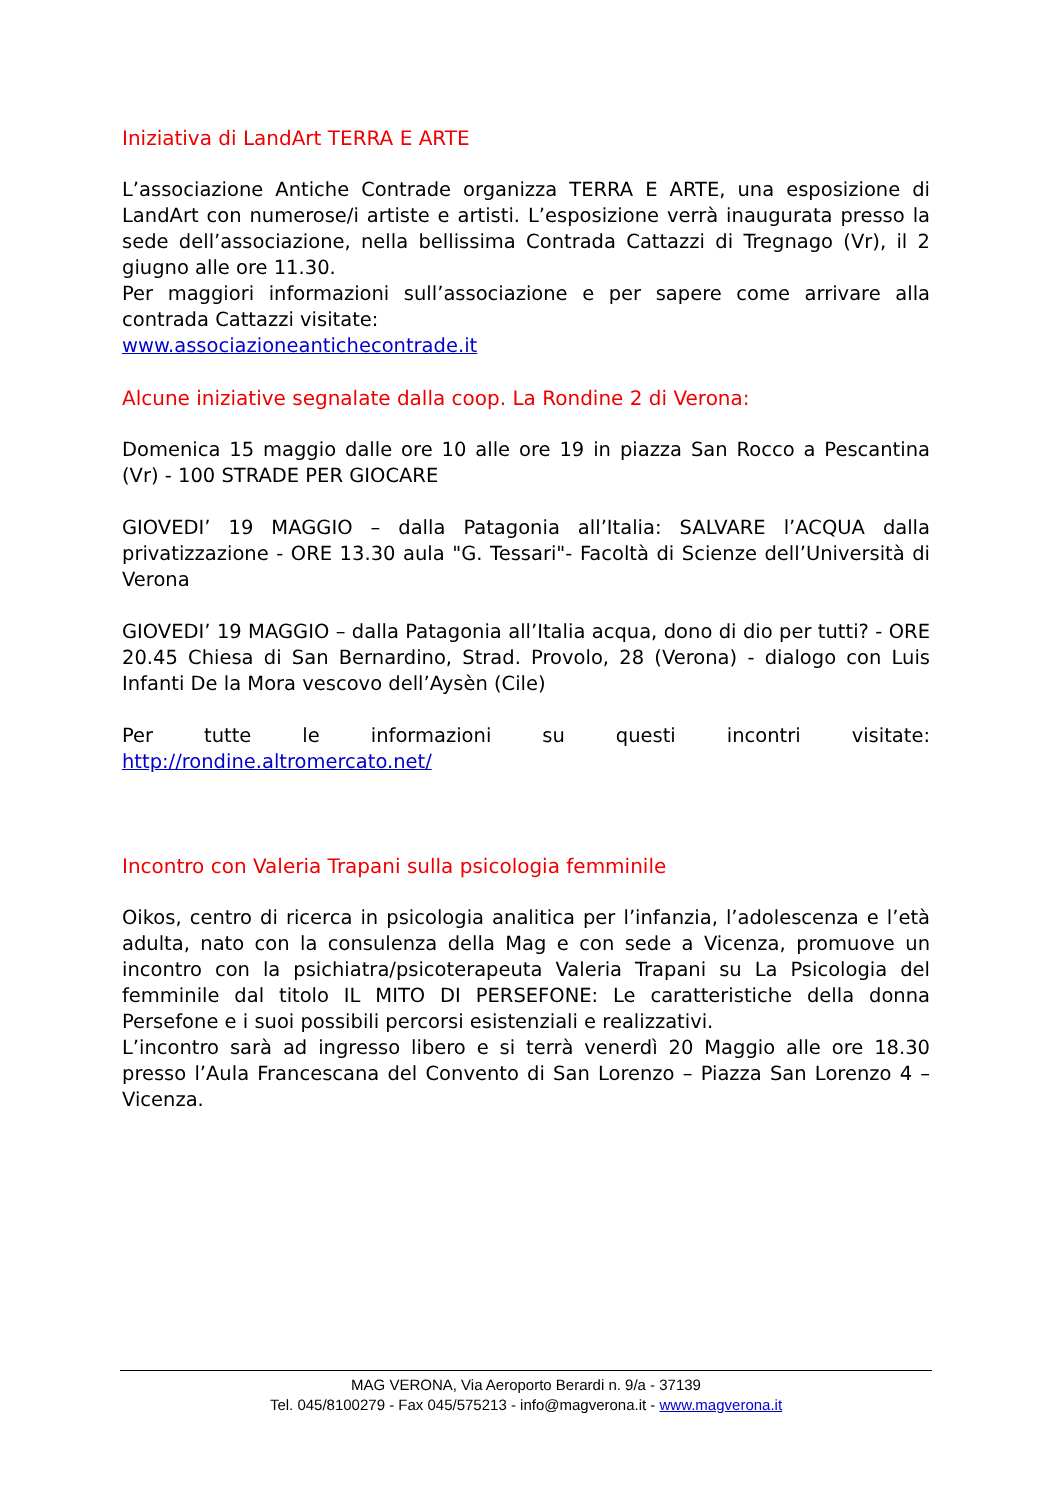Iniziativa di LandArt TERRA E ARTE
L’associazione Antiche Contrade organizza TERRA E ARTE, una esposizione di LandArt con numerose/i artiste e artisti. L’esposizione verrà inaugurata presso la sede dell’associazione, nella bellissima Contrada Cattazzi di Tregnago (Vr), il 2 giugno alle ore 11.30.
Per maggiori informazioni sull’associazione e per sapere come arrivare alla contrada Cattazzi visitate:
www.associazioneantichecontrade.it
Alcune iniziative segnalate dalla coop. La Rondine 2 di Verona:
Domenica 15 maggio dalle ore 10 alle ore 19 in piazza San Rocco a Pescantina (Vr) - 100 STRADE PER GIOCARE
GIOVEDI’ 19 MAGGIO – dalla Patagonia all’Italia: SALVARE l’ACQUA dalla privatizzazione - ORE 13.30 aula "G. Tessari"- Facoltà di Scienze dell’Università di Verona
GIOVEDI’ 19 MAGGIO – dalla Patagonia all’Italia acqua, dono di dio per tutti? - ORE 20.45 Chiesa di San Bernardino, Strad. Provolo, 28 (Verona) - dialogo con Luis Infanti De la Mora vescovo dell’Aysèn (Cile)
Per tutte le informazioni su questi incontri visitate: http://rondine.altromercato.net/
Incontro con Valeria Trapani sulla psicologia femminile
Oikos, centro di ricerca in psicologia analitica per l’infanzia, l’adolescenza e l’età adulta, nato con la consulenza della Mag e con sede a Vicenza, promuove un incontro con la psichiatra/psicoterapeuta Valeria Trapani su La Psicologia del femminile dal titolo IL MITO DI PERSEFONE: Le caratteristiche della donna Persefone e i suoi possibili percorsi esistenziali e realizzativi.
L’incontro sarà ad ingresso libero e si terrà venerdì 20 Maggio alle ore 18.30 presso l’Aula Francescana del Convento di San Lorenzo – Piazza San Lorenzo 4 – Vicenza.
MAG VERONA, Via Aeroporto Berardi n. 9/a - 37139
Tel. 045/8100279 - Fax 045/575213 - info@magverona.it - www.magverona.it